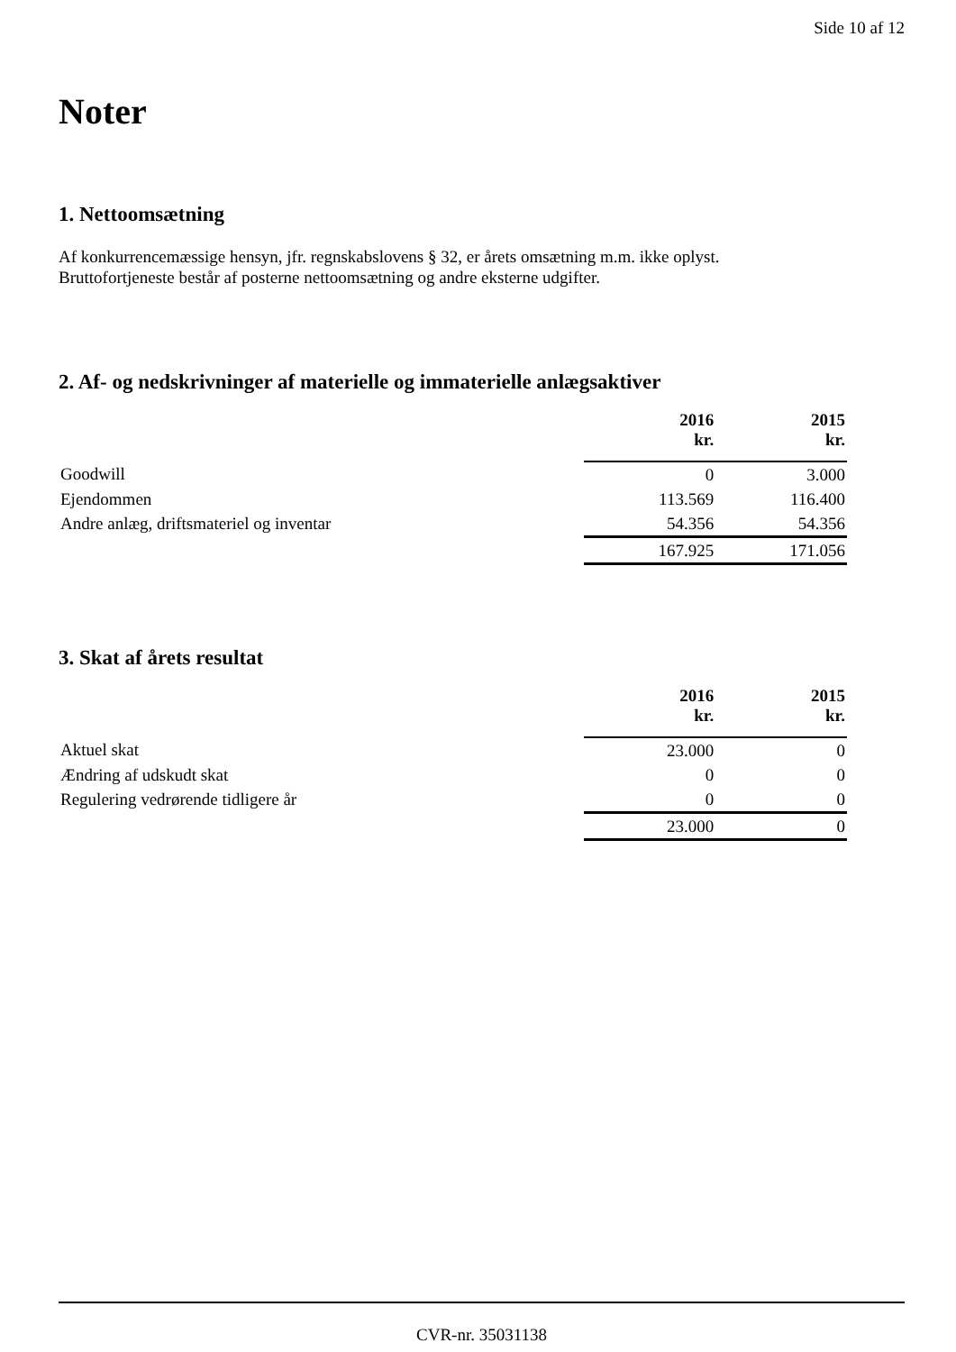Side 10 af 12
Noter
1. Nettoomsætning
Af konkurrencemæssige hensyn, jfr. regnskabslovens § 32, er årets omsætning m.m. ikke oplyst.
Bruttofortjeneste består af posterne nettoomsætning og andre eksterne udgifter.
2. Af- og nedskrivninger af materielle og immaterielle anlægsaktiver
| | 2016 kr. | 2015 kr. |
| --- | --- | --- |
| Goodwill | 0 | 3.000 |
| Ejendommen | 113.569 | 116.400 |
| Andre anlæg, driftsmateriel og inventar | 54.356 | 54.356 |
| | 167.925 | 171.056 |
3. Skat af årets resultat
| | 2016 kr. | 2015 kr. |
| --- | --- | --- |
| Aktuel skat | 23.000 | 0 |
| Ændring af udskudt skat | 0 | 0 |
| Regulering vedrørende tidligere år | 0 | 0 |
| | 23.000 | 0 |
CVR-nr. 35031138